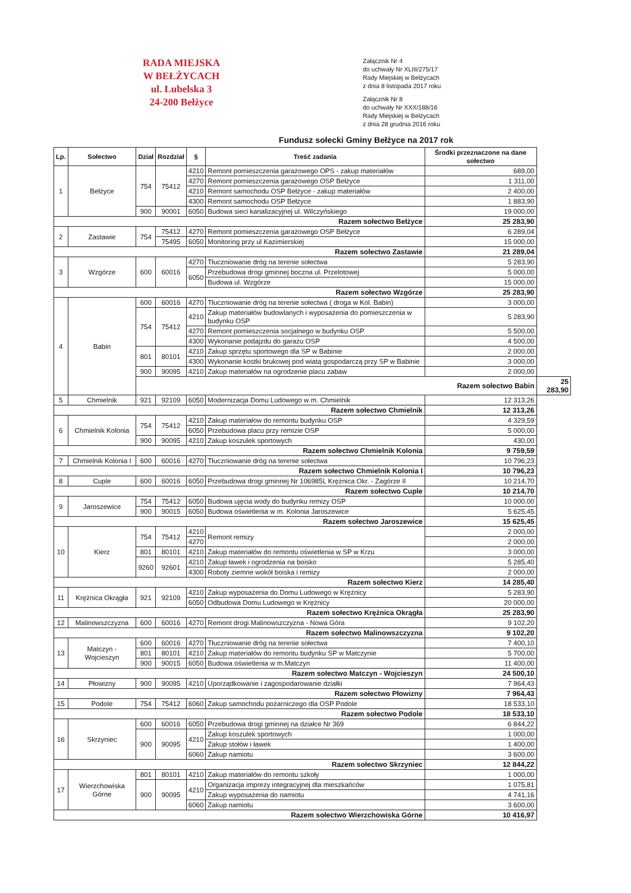RADA MIEJSKA
W BEŁŻYCACH
ul. Lubelska 3
24-200 Bełżyce
Załącznik Nr 4
do uchwały Nr XLIII/275/17
Rady Miejskiej w Bełżycach
z dnia 8 listopada 2017 roku
Załącznik Nr 8
do uchwały Nr XXX/188/16
Rady Miejskiej w Bełżycach
z dnia 28 grudnia 2016 roku
Fundusz sołecki Gminy Bełżyce na 2017 rok
| Lp. | Sołectwo | Dział | Rozdział | § | Treść zadania | Środki przeznaczone na dane sołectwo | |
| --- | --- | --- | --- | --- | --- | --- | --- |
| 1 | Bełżyce | 754 | 75412 | 4210 | Remont pomieszczenia garażowego OPS - zakup materiałów | 689,00 | |
| | | | | 4270 | Remont pomieszczenia garażowego OSP Bełżyce | 1 311,00 | |
| | | | | 4210 | Remont samochodu OSP Bełżyce - zakup materiałów | 2 400,00 | |
| | | | | 4300 | Remont samochodu OSP Bełżyce | 1 883,90 | |
| | | 900 | 90001 | 6050 | Budowa sieci kanalizacyjnej ul. Wilczyńskiego | 19 000,00 | |
| Razem sołectwo Bełżyce | | | | | | 25 283,90 | |
| 2 | Zastawie | 754 | 75412 | 4270 | Remont pomieszczenia garażowego OSP Bełżyce | 6 289,04 | |
| | | | 75495 | 6050 | Monitoring przy ul Kazimierskiej | 15 000,00 | |
| Razem sołectwo Zastawie | | | | | | 21 289,04 | |
| 3 | Wzgórze | 600 | 60016 | 4270 | Tłuczniowanie dróg na terenie sołectwa | 5 283,90 | |
| | | | | 6050 | Przebudowa drogi gminnej boczna ul. Przelotowej | 5 000,00 | |
| | | | | | Budowa ul. Wzgórze | 15 000,00 | |
| Razem sołectwo Wzgórze | | | | | | 25 283,90 | |
| 4 | Babin | 600 | 60016 | 4270 | Tłuczniowanie dróg na terenie sołectwa ( droga w Kol. Babin) | 3 000,00 | |
| | | 754 | 75412 | 4210 | Zakup materiałów budowlanych i wyposażenia do pomieszczenia w budynku OSP | 5 283,90 | |
| | | | | 4270 | Remont pomieszczenia socjalnego w budynku OSP | 5 500,00 | |
| | | | | 4300 | Wykonanie podajzdu do garażu OSP | 4 500,00 | |
| | | 801 | 80101 | 4210 | Zakup sprzętu sportowego dla SP w Babinie | 2 000,00 | |
| | | | | 4300 | Wykonanie kostki brukowej pod wiatą gospodarczą przy SP w Babinie | 3 000,00 | |
| | | 900 | 90095 | 4210 | Zakup materiałów na ogrodzenie placu zabaw | 2 000,00 | |
| | | Razem sołectwo Babin | | | | | 25 283,90 |
| 5 | Chmielnik | 921 | 92109 | 6050 | Modernizacja Domu Ludowego w m. Chmielnik | 12 313,26 | |
| Razem sołectwo Chmielnik | | | | | | 12 313,26 | |
| 6 | Chmielnik Kolonia | 754 | 75412 | 4210 | Zakup materiałow do remontu budynku OSP | 4 329,59 | |
| | | | | 6050 | Przebudowa placu przy remizie OSP | 5 000,00 | |
| | | 900 | 90095 | 4210 | Zakup koszulek sportowych | 430,00 | |
| Razem sołectwo Chmielnik Kolonia | | | | | | 9 759,59 | |
| 7 | Chmielnik Kolonia I | 600 | 60016 | 4270 | Tłuczniowanie dróg na terenie sołectwa | 10 796,23 | |
| Razem sołectwo Chmielnik Kolonia I | | | | | | 10 796,23 | |
| 8 | Cuple | 600 | 60016 | 6050 | Przebudowa drogi gminnej Nr 106985L Krężnica Okr. - Zagórze II | 10 214,70 | |
| Razem sołectwo Cuple | | | | | | 10 214,70 | |
| 9 | Jaroszewice | 754 | 75412 | 6050 | Budowa ujęcia wody do budynku remizy OSP | 10 000,00 | |
| | | 900 | 90015 | 6050 | Budowa oświetlenia w m. Kolonia Jaroszewice | 5 625,45 | |
| Razem sołectwo Jaroszewice | | | | | | 15 625,45 | |
| 10 | Kierz | 754 | 75412 | 4210 | Remont remizy | 2 000,00 | |
| | | | | 4270 | | 2 000,00 | |
| | | 801 | 80101 | 4210 | Zakup materiałów do remontu oświetlenia w SP w Krzu | 3 000,00 | |
| | | 9260 | 92601 | 4210 | Zakup ławek i ogrodzenia na boisko | 5 285,40 | |
| | | | | 4300 | Roboty ziemne wokół boiska i remizy | 2 000,00 | |
| Razem sołectwo Kierz | | | | | | 14 285,40 | |
| 11 | Krężnica Okrągła | 921 | 92109 | 4210 | Zakup wyposażenia do Domu Ludowego w Krężnicy | 5 283,90 | |
| | | | | 6050 | Odbudowa Domu Ludowego w Krężnicy | 20 000,00 | |
| Razem sołectwo Krężnica Okrągła | | | | | | 25 283,90 | |
| 12 | Malinowszczyzna | 600 | 60016 | 4270 | Remont drogi Malinowszczyzna - Nowa Góra | 9 102,20 | |
| Razem sołectwo Malinowszczyzna | | | | | | 9 102,20 | |
| 13 | Matczyn - Wojcieszyn | 600 | 60016 | 4270 | Tłuczniowanie dróg na terenie sołectwa | 7 400,10 | |
| | | 801 | 80101 | 4210 | Zakup materiałów do remontu budynku SP w Matczynie | 5 700,00 | |
| | | 900 | 90015 | 6050 | Budowa oświetlenia w m.Matczyn | 11 400,00 | |
| Razem sołectwo Matczyn - Wojcieszyn | | | | | | 24 500,10 | |
| 14 | Płowizny | 900 | 90095 | 4210 | Uporządkowanie i zagospodarowanie działki | 7 964,43 | |
| Razem sołectwo Płowizny | | | | | | 7 964,43 | |
| 15 | Podole | 754 | 75412 | 6060 | Zakup samochodu pożarniczego dla OSP Podole | 18 533,10 | |
| Razem sołectwo Podole | | | | | | 18 533,10 | |
| 16 | Skrzyniec | 600 | 60016 | 6050 | Przebudowa drogi gminnej na działce Nr 369 | 6 844,22 | |
| | | 900 | 90095 | 4210 | Zakup koszulek sportowych | 1 000,00 | |
| | | | | | Zakup stołów i ławek | 1 400,00 | |
| | | | | 6060 | Zakup namiotu | 3 600,00 | |
| Razem sołectwo Skrzyniec | | | | | | 12 844,22 | |
| 17 | Wierzchowiska Górne | 801 | 80101 | 4210 | Zakup materiałów do remontu szkoły | 1 000,00 | |
| | | 900 | 90095 | 4210 | Organizacja imprezy integracyjnej dla mieszkańców | 1 075,81 | |
| | | | | | Zakup wyposażenia do namiotu | 4 741,16 | |
| | | | | 6060 | Zakup namiotu | 3 600,00 | |
| Razem sołectwo Wierzchowiska Górne | | | | | | 10 416,97 | |